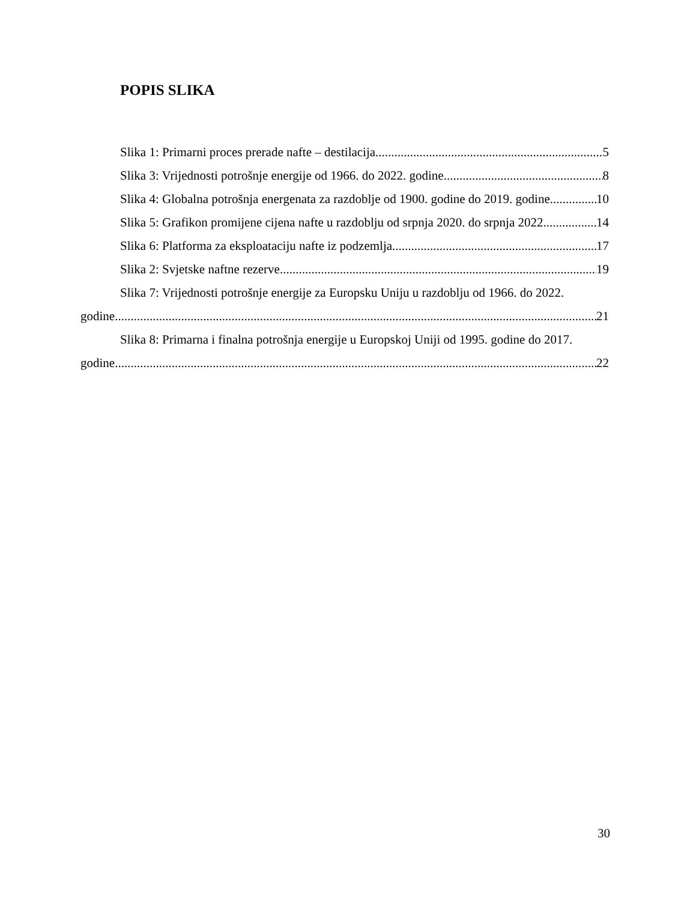POPIS SLIKA
Slika 1: Primarni proces prerade nafte – destilacija 5
Slika 3: Vrijednosti potrošnje energije od 1966. do 2022. godine 8
Slika 4: Globalna potrošnja energenata za razdoblje od 1900. godine do 2019. godine 10
Slika 5: Grafikon promijene cijena nafte u razdoblju od srpnja 2020. do srpnja 2022. 14
Slika 6: Platforma za eksploataciju nafte iz podzemlja 17
Slika 2: Svjetske naftne rezerve 19
Slika 7: Vrijednosti potrošnje energije za Europsku Uniju u razdoblju od 1966. do 2022.
godine 21
Slika 8: Primarna i finalna potrošnja energije u Europskoj Uniji od 1995. godine do 2017.
godine 22
30